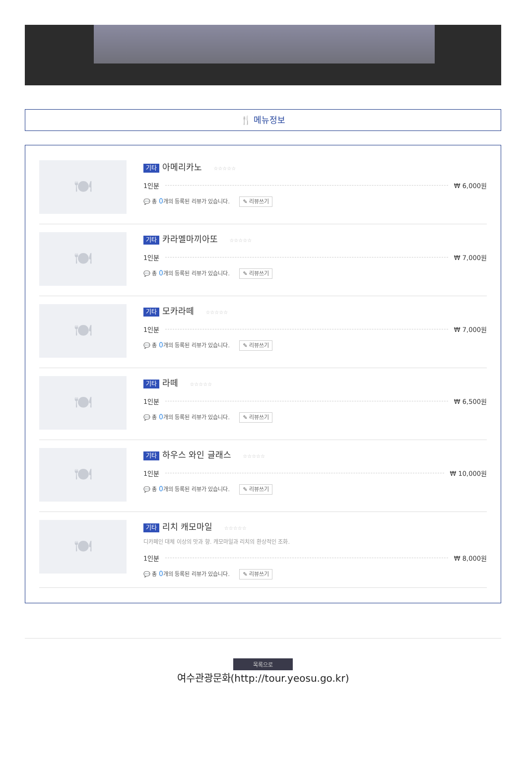🍴 메뉴정보
🍽
기타 아메리카노 ☆☆☆☆☆
1인분 ₩ 6,000원
💬 총 0개의 등록된 리뷰가 있습니다. ✎ 리뷰쓰기
🍽
기타 카라멜마끼아또 ☆☆☆☆☆
1인분 ₩ 7,000원
💬 총 0개의 등록된 리뷰가 있습니다. ✎ 리뷰쓰기
🍽
기타 모카라떼 ☆☆☆☆☆
1인분 ₩ 7,000원
💬 총 0개의 등록된 리뷰가 있습니다. ✎ 리뷰쓰기
🍽
기타 라떼 ☆☆☆☆☆
1인분 ₩ 6,500원
💬 총 0개의 등록된 리뷰가 있습니다. ✎ 리뷰쓰기
🍽
기타 하우스 와인 글래스 ☆☆☆☆☆
1인분 ₩ 10,000원
💬 총 0개의 등록된 리뷰가 있습니다. ✎ 리뷰쓰기
🍽
기타 리치 캐모마일 ☆☆☆☆☆
디카페인 대체 이상의 맛과 향. 캐모마일과 리치의 환상적인 조화.
1인분 ₩ 8,000원
💬 총 0개의 등록된 리뷰가 있습니다. ✎ 리뷰쓰기
목록으로
여수관광문화(http://tour.yeosu.go.kr)